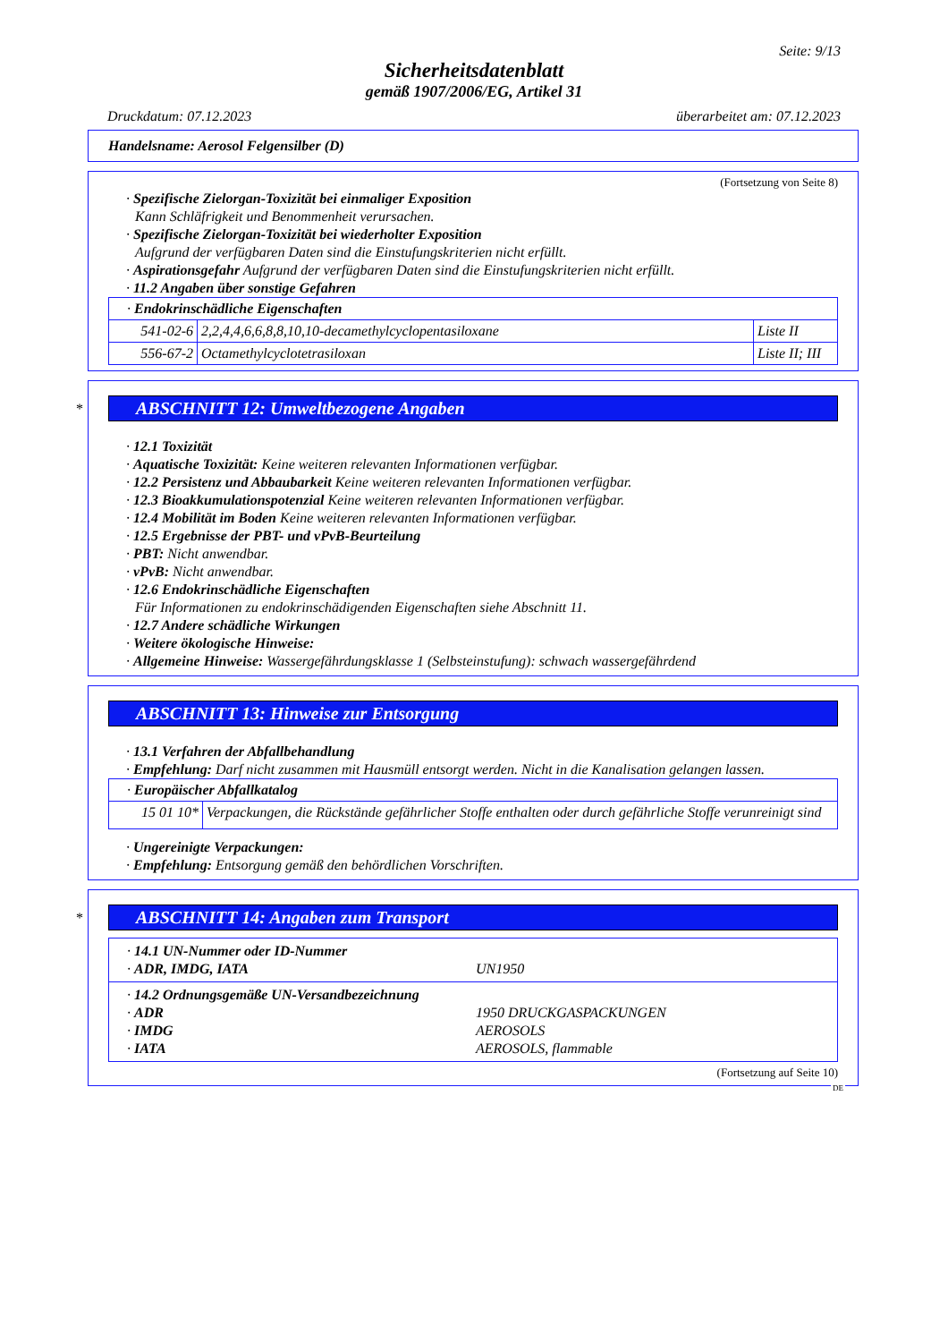Seite: 9/13
Sicherheitsdatenblatt
gemäß 1907/2006/EG, Artikel 31
Druckdatum: 07.12.2023 überarbeitet am: 07.12.2023
Handelsname: Aerosol Felgensilber (D)
(Fortsetzung von Seite 8)
· Spezifische Zielorgan-Toxizität bei einmaliger Exposition
Kann Schläfrigkeit und Benommenheit verursachen.
· Spezifische Zielorgan-Toxizität bei wiederholter Exposition
Aufgrund der verfügbaren Daten sind die Einstufungskriterien nicht erfüllt.
· Aspirationsgefahr Aufgrund der verfügbaren Daten sind die Einstufungskriterien nicht erfüllt.
· 11.2 Angaben über sonstige Gefahren
| · Endokrinschädliche Eigenschaften | | |
| 541-02-6 | 2,2,4,4,6,6,8,8,10,10-decamethylcyclopentasiloxane | Liste II |
| 556-67-2 | Octamethylcyclotetrasiloxan | Liste II; III |
*
ABSCHNITT 12: Umweltbezogene Angaben
· 12.1 Toxizität
· Aquatische Toxizität: Keine weiteren relevanten Informationen verfügbar.
· 12.2 Persistenz und Abbaubarkeit Keine weiteren relevanten Informationen verfügbar.
· 12.3 Bioakkumulationspotenzial Keine weiteren relevanten Informationen verfügbar.
· 12.4 Mobilität im Boden Keine weiteren relevanten Informationen verfügbar.
· 12.5 Ergebnisse der PBT- und vPvB-Beurteilung
· PBT: Nicht anwendbar.
· vPvB: Nicht anwendbar.
· 12.6 Endokrinschädliche Eigenschaften
Für Informationen zu endokrinschädigenden Eigenschaften siehe Abschnitt 11.
· 12.7 Andere schädliche Wirkungen
· Weitere ökologische Hinweise:
· Allgemeine Hinweise: Wassergefährdungsklasse 1 (Selbsteinstufung): schwach wassergefährdend
ABSCHNITT 13: Hinweise zur Entsorgung
· 13.1 Verfahren der Abfallbehandlung
· Empfehlung: Darf nicht zusammen mit Hausmüll entsorgt werden. Nicht in die Kanalisation gelangen lassen.
| · Europäischer Abfallkatalog | |
| 15 01 10* | Verpackungen, die Rückstände gefährlicher Stoffe enthalten oder durch gefährliche Stoffe verunreinigt sind |
· Ungereinigte Verpackungen:
· Empfehlung: Entsorgung gemäß den behördlichen Vorschriften.
*
ABSCHNITT 14: Angaben zum Transport
| · 14.1 UN-Nummer oder ID-Nummer · ADR, IMDG, IATA UN1950 |
| · 14.2 Ordnungsgemäße UN-Versandbezeichnung · ADR 1950 DRUCKGASPACKUNGEN · IMDG AEROSOLS · IATA AEROSOLS, flammable |
(Fortsetzung auf Seite 10)
DE